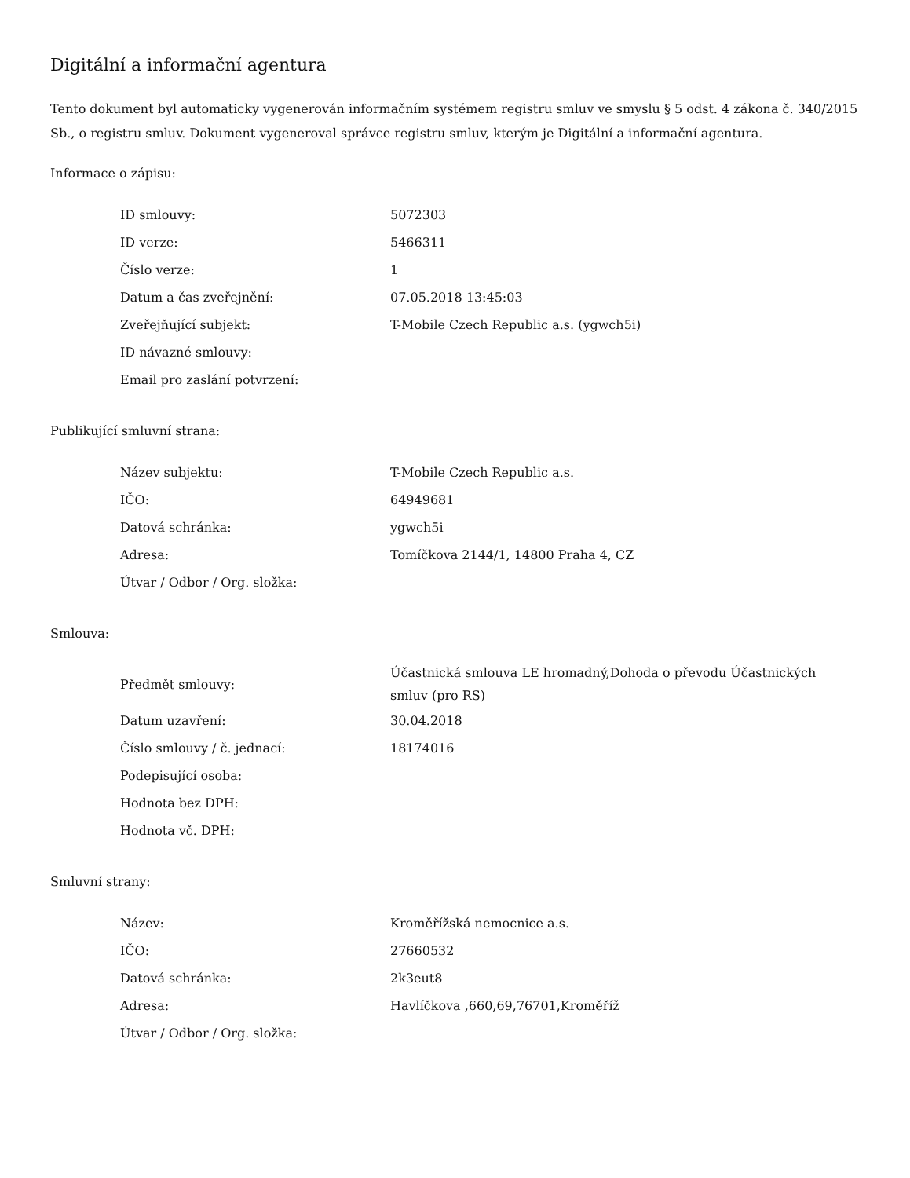Digitální a informační agentura
Tento dokument byl automaticky vygenerován informačním systémem registru smluv ve smyslu § 5 odst. 4 zákona č. 340/2015 Sb., o registru smluv. Dokument vygeneroval správce registru smluv, kterým je Digitální a informační agentura.
Informace o zápisu:
| ID smlouvy: | 5072303 |
| ID verze: | 5466311 |
| Číslo verze: | 1 |
| Datum a čas zveřejnění: | 07.05.2018 13:45:03 |
| Zveřejňující subjekt: | T-Mobile Czech Republic a.s. (ygwch5i) |
| ID návazné smlouvy: | |
| Email pro zaslání potvrzení: | |
Publikující smluvní strana:
| Název subjektu: | T-Mobile Czech Republic a.s. |
| IČO: | 64949681 |
| Datová schránka: | ygwch5i |
| Adresa: | Tomíčkova 2144/1, 14800 Praha 4, CZ |
| Útvar / Odbor / Org. složka: | |
Smlouva:
| Předmět smlouvy: | Účastnická smlouva LE hromadný,Dohoda o převodu Účastnických smluv (pro RS) |
| Datum uzavření: | 30.04.2018 |
| Číslo smlouvy / č. jednací: | 18174016 |
| Podepisující osoba: | |
| Hodnota bez DPH: | |
| Hodnota vč. DPH: | |
Smluvní strany:
| Název: | Kroměřížská nemocnice a.s. |
| IČO: | 27660532 |
| Datová schránka: | 2k3eut8 |
| Adresa: | Havlíčkova ,660,69,76701,Kroměříž |
| Útvar / Odbor / Org. složka: | |